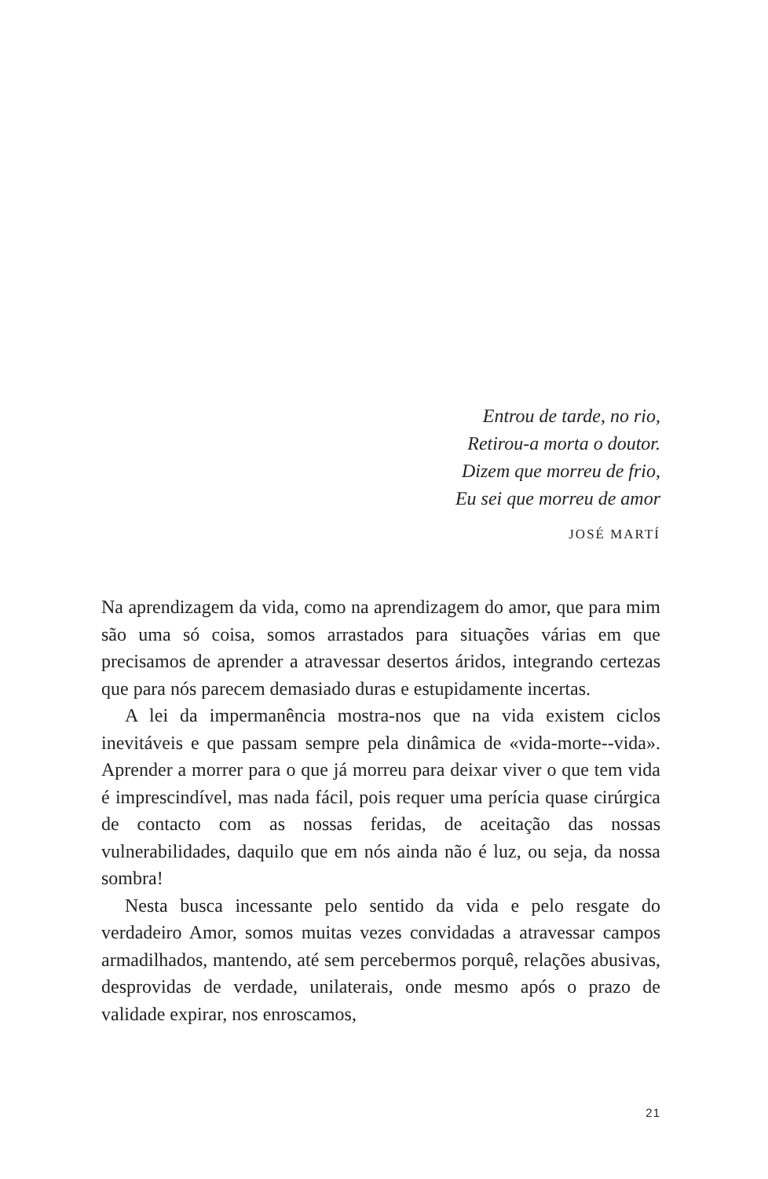Entrou de tarde, no rio,
Retirou-a morta o doutor.
Dizem que morreu de frio,
Eu sei que morreu de amor
JOSÉ MARTÍ
Na aprendizagem da vida, como na aprendizagem do amor, que para mim são uma só coisa, somos arrastados para situações várias em que precisamos de aprender a atravessar desertos áridos, integrando certezas que para nós parecem demasiado duras e estupidamente incertas.
A lei da impermanência mostra-nos que na vida existem ciclos inevitáveis e que passam sempre pela dinâmica de «vida-morte-‑vida». Aprender a morrer para o que já morreu para deixar viver o que tem vida é imprescindível, mas nada fácil, pois requer uma perícia quase cirúrgica de contacto com as nossas feridas, de aceitação das nossas vulnerabilidades, daquilo que em nós ainda não é luz, ou seja, da nossa sombra!
Nesta busca incessante pelo sentido da vida e pelo resgate do verdadeiro Amor, somos muitas vezes convidadas a atra­vessar campos armadilhados, mantendo, até sem percebermos porquê, relações abusivas, desprovidas de verdade, unilaterais, onde mesmo após o prazo de validade expirar, nos enroscamos,
21